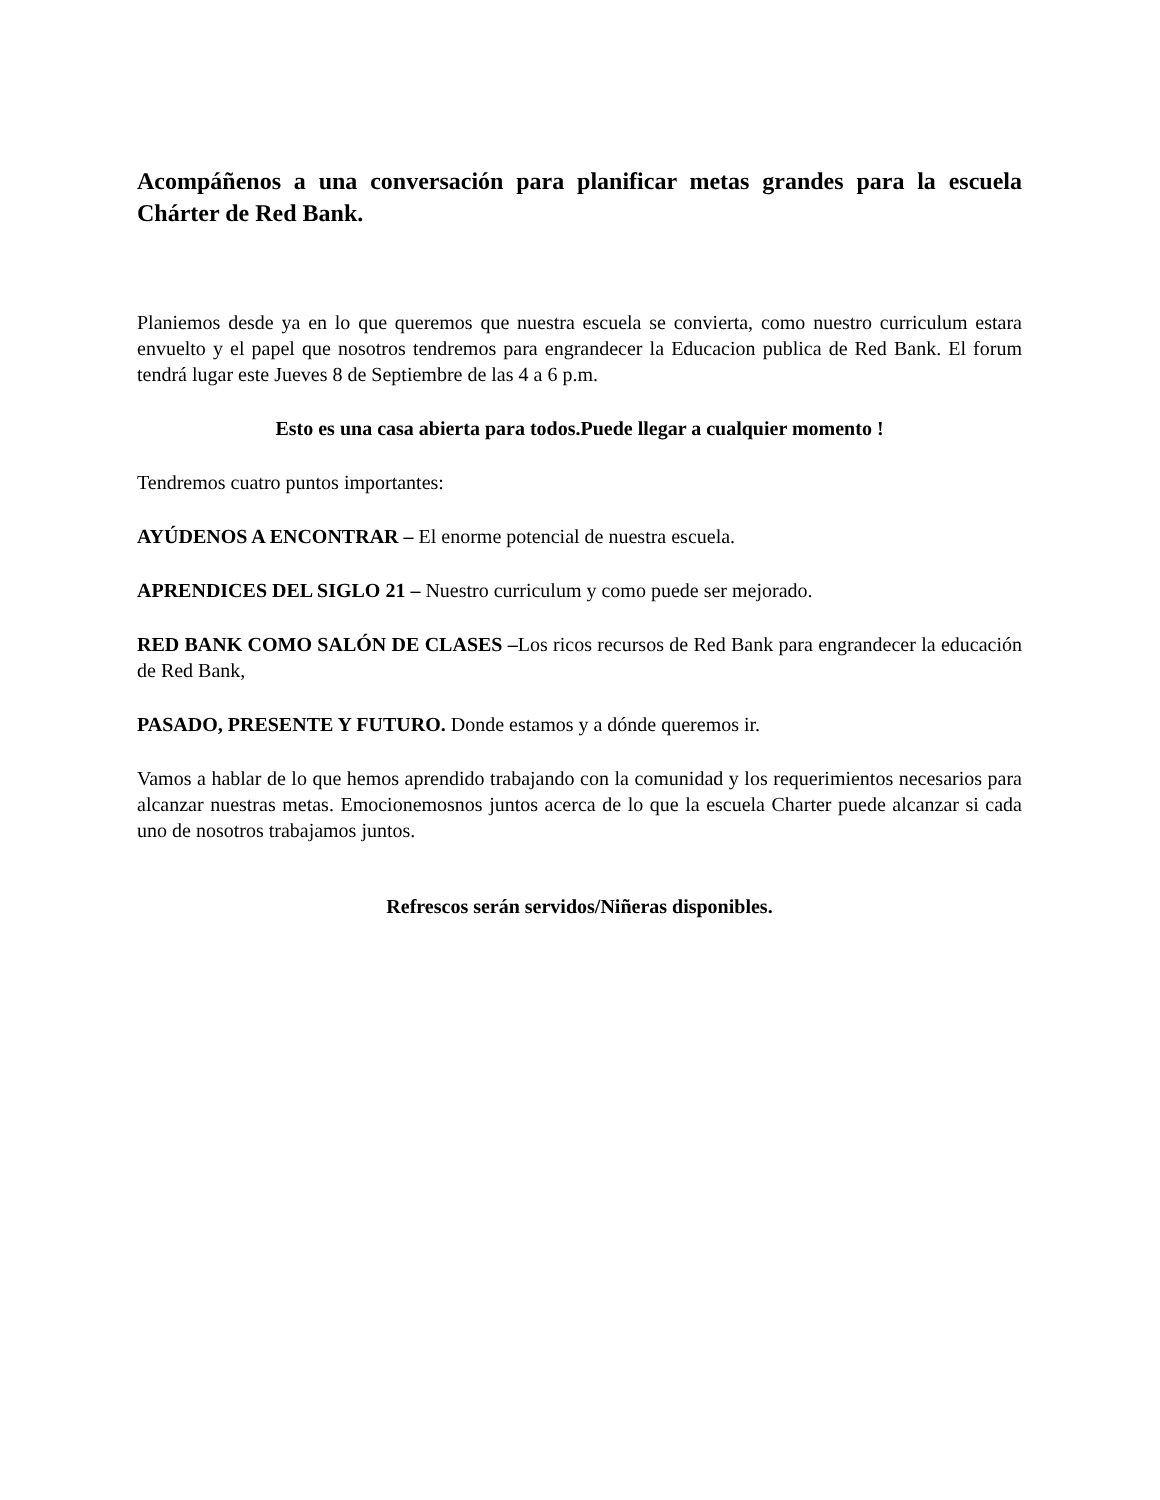Acompáñenos a una conversación para planificar metas grandes para la escuela Chárter de Red Bank.
Planiemos desde ya en lo que queremos que nuestra escuela se convierta, como nuestro curriculum estara envuelto y el papel que nosotros tendremos para engrandecer la Educacion publica de Red Bank. El forum tendrá lugar este Jueves 8 de Septiembre de las 4 a 6 p.m.
Esto es una casa abierta para todos.Puede llegar a cualquier momento !
Tendremos cuatro puntos importantes:
AYÚDENOS A ENCONTRAR – El enorme potencial de nuestra escuela.
APRENDICES DEL SIGLO 21 – Nuestro curriculum y como puede ser mejorado.
RED BANK COMO SALÓN DE CLASES –Los ricos recursos de Red Bank para engrandecer la educación de Red Bank,
PASADO, PRESENTE Y FUTURO. Donde estamos y a dónde queremos ir.
Vamos a hablar de lo que hemos aprendido trabajando con la comunidad y los requerimientos necesarios para alcanzar nuestras metas. Emocionemosnos juntos acerca de lo que la escuela Charter puede alcanzar si cada uno de nosotros trabajamos juntos.
Refrescos serán servidos/Niñeras disponibles.